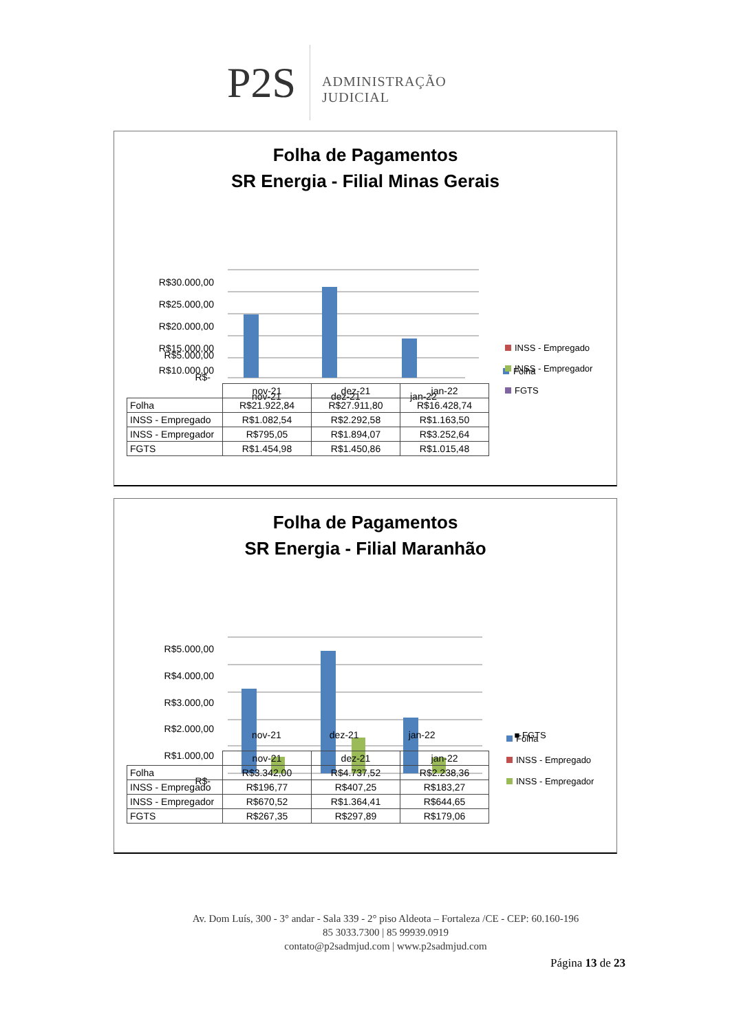P2S ADMINISTRAÇÃO JUDICIAL
Folha de Pagamentos
SR Energia - Filial Minas Gerais
R$30.000,00
R$25.000,00
R$20.000,00
R$15.000,00
R$10.000,00
Folha
R$5.000,00
R$-
nov-21
dez-21
jan-22
INSS - Empregado
INSS - Empregador
FGTS
| | nov-21 | dez-21 | jan-22 |
| --- | --- | --- | --- |
| Folha | R$21.922,84 | R$27.911,80 | R$16.428,74 |
| INSS - Empregado | R$1.082,54 | R$2.292,58 | R$1.163,50 |
| INSS - Empregador | R$795,05 | R$1.894,07 | R$3.252,64 |
| FGTS | R$1.454,98 | R$1.450,86 | R$1.015,48 |
Folha de Pagamentos
SR Energia - Filial Maranhão
R$5.000,00
R$4.000,00
R$3.000,00
R$2.000,00
R$1.000,00
R$-
Folha
INSS - Empregado
INSS - Empregador
nov-21 dez-21 jan-22 ■ FGTS
| | nov-21 | dez-21 | jan-22 |
| --- | --- | --- | --- |
| Folha | R$3.342,00 | R$4.737,52 | R$2.238,36 |
| INSS - Empregado | R$196,77 | R$407,25 | R$183,27 |
| INSS - Empregador | R$670,52 | R$1.364,41 | R$644,65 |
| FGTS | R$267,35 | R$297,89 | R$179,06 |
Av. Dom Luís, 300 - 3° andar - Sala 339 - 2° piso Aldeota – Fortaleza /CE - CEP: 60.160-196
85 3033.7300 | 85 99939.0919
contato@p2sadmjud.com | www.p2sadmjud.com
Página 13 de 23